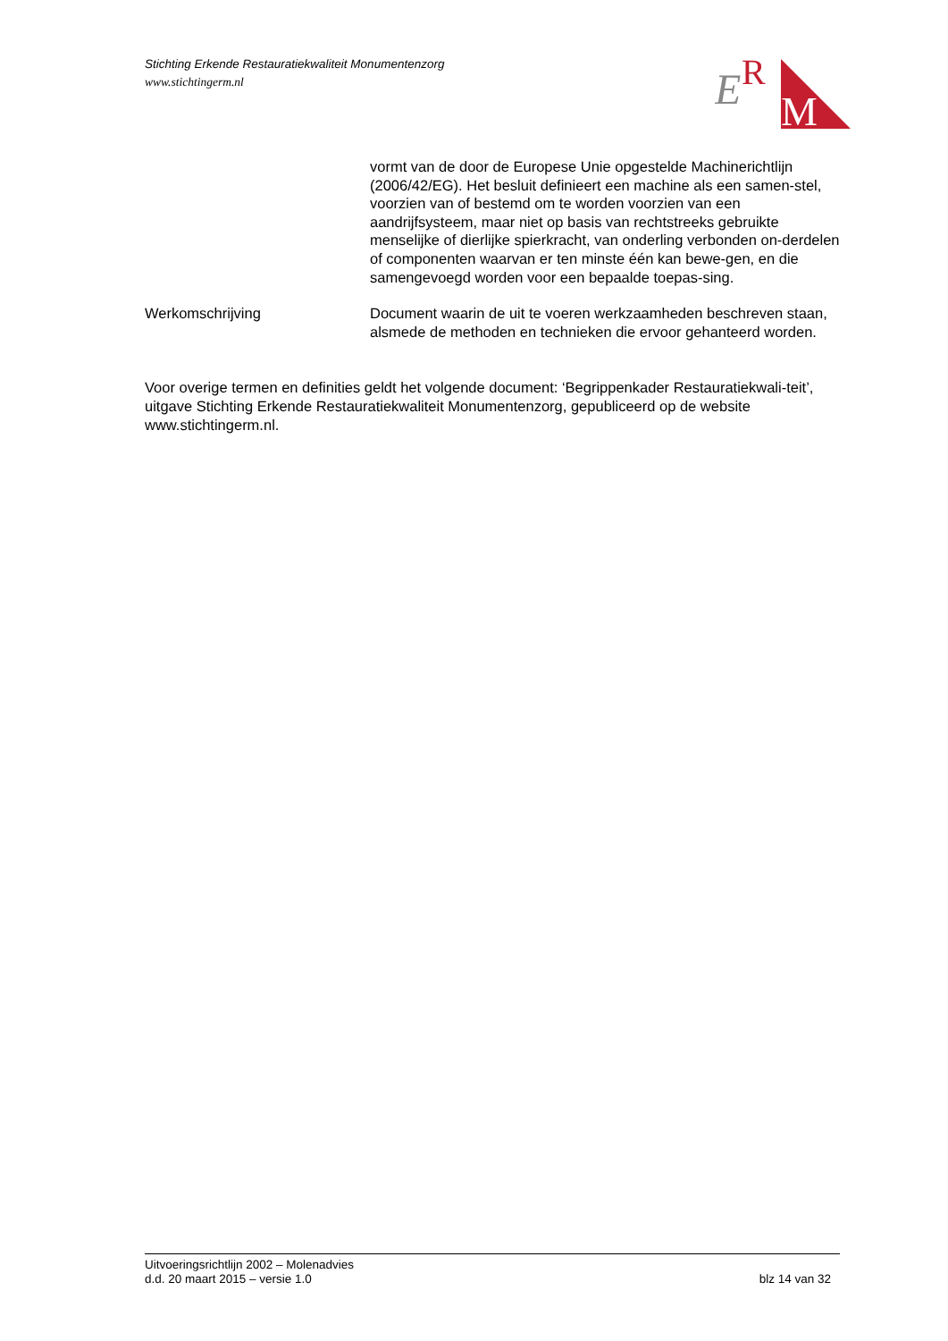Stichting Erkende Restauratiekwaliteit Monumentenzorg
www.stichtingerm.nl
E
R
M
vormt van de door de Europese Unie opgestelde Machinerichtlijn (2006/42/EG). Het besluit definieert een machine als een samen-stel, voorzien van of bestemd om te worden voorzien van een aandrijfsysteem, maar niet op basis van rechtstreeks gebruikte menselijke of dierlijke spierkracht, van onderling verbonden on-derdelen of componenten waarvan er ten minste één kan bewe-gen, en die samengevoegd worden voor een bepaalde toepas-sing.
Werkomschrijving Document waarin de uit te voeren werkzaamheden beschreven staan, alsmede de methoden en technieken die ervoor gehanteerd worden.
Voor overige termen en definities geldt het volgende document: ‘Begrippenkader Restauratiekwali-teit’, uitgave Stichting Erkende Restauratiekwaliteit Monumentenzorg, gepubliceerd op de website www.stichtingerm.nl.
Uitvoeringsrichtlijn 2002 – Molenadvies
d.d. 20 maart 2015 – versie 1.0 blz 14 van 32